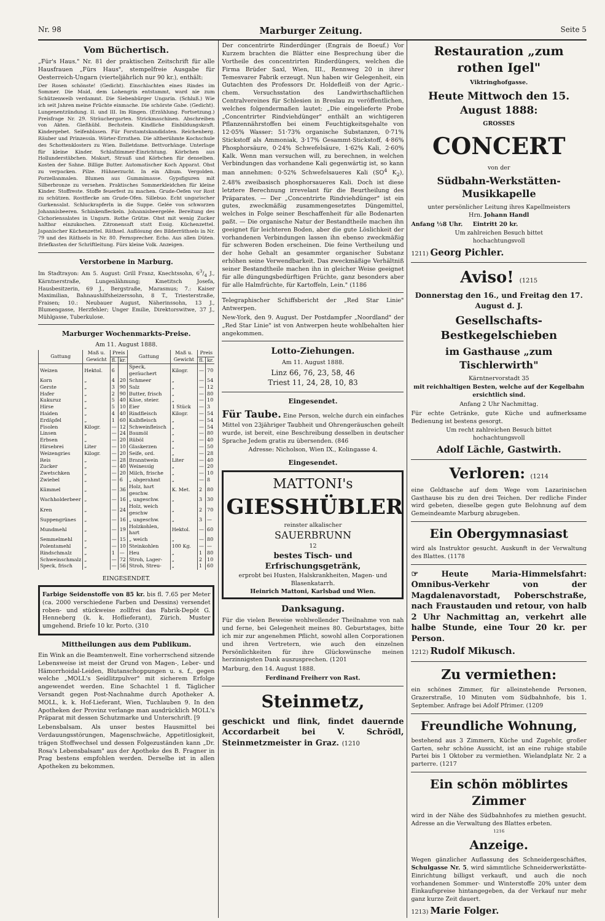Nr. 98 Marburger Zeitung. Seite 5
Vom Büchertisch.
„Für's Haus." Nr. 81 der praktischen Zeitschrift für alle Hausfrauen „Fürs Haus", stempelfreie Ausgabe für Oesterreich-Ungarn (vierteljährlich nur 90 kr.), enthält:
Der Rosen schönste! (Gedicht). Einschlachten eines Rindes im Sommer. Die Maid, dem Lohengrin entstammt, ward nie zum Schützenweib verdammt. Die Siebenbürger Ungarin. (Schluß.) Wie ich seit Jahren meine Früchte einmache. Die schörste Gabe. (Gedicht). Lungenentzündung. II. und III. Im Ringen. (Erzählung. Fortsetzung.) Preisfrage Nr. 29. Sträuchergarten. Strickmaschinen. Abschreiben von Akten. Gießhübl. Bechstein. Kindliche Einbildungskraft. Kindergebet. Seifenblasen. Für Forstamtskandidaten. Reichenberg. Räuber und Prinzessin. Wörter-Errathen. Die altberühmte Kochschule des Schottenklosters zu Wien. Balletdame. Bettvorhänge. Unterlage für kleine Kinder. Schlafzimmer-Einrichtung. Körbchen aus Hollunderstäbchen. Makart, Strauß und Körbchen für denselben. Kosten der Sahne. Billige Butter. Automatischer Koch Apparat. Obst zu verpacken. Pilze. Hühnerzucht. In ein Album. Vergolden. Porzellanmalen. Blumen aus Gummimasse. Gypsfiguren mit Silberbronze zu versehen. Praktisches Sommerkleidchen für kleine Kinder. Stoffreste. Stoffe feuerfest zu machen. Grude-Oefen vor Rost zu schützen. Rostflecke am Grude-Ofen. Sillebuo. Echt ungarischer Gurkensalat. Schluckrapferln in die Suppe. Gelée von schwarzen Johannisbeeren. Schinkenfleckeln. Johannisbeergelée. Bereitung des Cichoriensalates in Ungarn. Rothe Grütze. Obst mit wenig Zucker haltbar einzukochen. Zitronensaft statt Essig. Küchenzettel. Japanischer Küchenzettel. Räthsel. Auflösung des Bilderräthsels in Nr. 79 und des Räthsels in Nr. 80. Fernsprecher. Echo. Aus allen Düten. Briefkasten der Schriftleitung. Fürs kleine Volk. Anzeigen.
Verstorbene in Marburg.
Im Stadtrayon: Am 5. August: Grill Franz, Knechtssohn, 63/4 J., Kärntnerstraße, Lungenlähmung; Kmetitsch Josefa, Hausbesitzerin, 69 J., Bergstraße, Marasmus; 7.: Kaiser Maximilian, Bahnaushilfsheizerssohn, 8 T., Triesterstraße, Fraisen; 10.: Neubauer August, Näherinssohn, 13 J., Blumengasse, Herzfehler; Unger Emilie, Direktorswitwe, 37 J., Mühlgasse, Tuberkulose.
Marburger Wochenmarkts-Preise.
Am 11. August 1888.
| Gattung | Maß u. Gewicht | Preis | | Gattung | Maß u. Gewicht | Preis | |
| --- | --- | --- | --- | --- | --- | --- | --- |
| | | fl. | kr. | | | fl. | kr. |
| Weizen | Hektol. | 6 | | Speck, geräuchert | Kilogr. | — | 70 |
| Korn | „ | 4 | 20 | Schmeer | „ | — | 54 |
| Gerste | „ | 3 | 90 | Salz | „ | — | 12 |
| Hafer | „ | 2 | 90 | Butter, frisch | „ | — | 80 |
| Kukuruz | „ | 5 | 40 | Käse, steier. | „ | — | 10 |
| Hirse | „ | 5 | 10 | Eier | 1 Stück | — | 3 |
| Haiden | „ | 4 | 40 | Rindfleisch | Kilogr. | — | 54 |
| Erdäpfel | „ | 1 | 60 | Kalbfleisch | „ | — | 54 |
| Fisolen | Kilogr. | — | 12 | Schweinfleisch | „ | — | 54 |
| Linsen | „ | — | 24 | Baumöl | „ | — | 80 |
| Erbsen | „ | — | 20 | Rüböl | „ | — | 40 |
| Hirsebrei | Liter | — | 10 | Glaskerzen | „ | — | 50 |
| Weizengries | Kilogr. | — | 20 | Seife, ord. | „ | — | 28 |
| Reis | „ | — | 28 | Branntwein | Liter | — | 40 |
| Zucker | „ | — | 40 | Weinessig | „ | — | 20 |
| Zwetschken | „ | — | 20 | Milch, frische | „ | — | 10 |
| Zwiebel | „ | — | 6 | „ abgerahmt | „ | — | 8 |
| Kümmel | „ | — | 36 | Holz, hart geschw. | K. Met. | 2 | 80 |
| Wachholderbeer | „ | — | 16 | „ ungeschw. | „ | 3 | 30 |
| Kren | „ | — | 24 | Holz, weich geschw | „ | 2 | 70 |
| Suppengrünes | „ | — | 16 | „ ungeschw. | „ | 3 | — |
| Mundmehl | „ | — | 19 | Holzkohlen, hart | Hektol. | — | 60 |
| Semmelmehl | „ | — | 15 | „ weich | „ | — | 80 |
| Polentamehl | „ | — | 10 | Steinkohlen | 100 Kg. | — | — |
| Rindschmalz | „ | 1 | — | Heu | „ | 1 | 80 |
| Schweinschmalz | „ | — | 72 | Stroh, Lager- | „ | 2 | 10 |
| Speck, frisch | „ | — | 56 | Stroh, Streu- | „ | 1 | 60 |
EINGESENDET.
Farbige Seidenstoffe von 85 kr. bis fl. 7.65 per Meter (ca. 2000 verschiedene Farben und Dessins) versendet roben- und stückweise zollfrei das Fabrik-Depôt G. Henneberg (k. k. Hoflieferant), Zürich. Muster umgehend. Briefe 10 kr. Porto. (310
Mittheilungen aus dem Publikum.
Ein Wink an die Beamtenwelt. Eine vorherrschend sitzende Lebensweise ist meist der Grund von Magen-, Leber- und Hämorrhoidal-Leiden, Blutanschoppungen u. s. f., gegen welche „MOLL's Seidlitzpulver" mit sicherem Erfolge angewendet werden. Eine Schachtel 1 fl. Täglicher Versandt gegen Post-Nachnahme durch Apotheker A. MOLL, k. k. Hof-Lieferant, Wien, Tuchlauben 9. In den Apotheken der Provinz verlange man ausdrücklich MOLL's Präparat mit dessen Schutzmarke und Unterschrift. [9
Lebensbalsam. Als unser bestes Hausmittel bei Verdauungsstörungen, Magenschwäche, Appetitlosigkeit, trägen Stoffwechsel und dessen Folgezuständen kann „Dr. Rosa's Lebensbalsam" aus der Apotheke des B. Fragner in Prag bestens empfohlen werden. Derselbe ist in allen Apotheken zu bekommen.
Der concentrirte Rinderdünger (Engrais de Boeuf.) Vor Kurzem brachten die Blätter eine Besprechung über die Vortheile des concentrirten Rinderdüngers, welchen die Firma Brüder Saxl, Wien, III., Rennweg 20 in ihrer Temesvarer Fabrik erzeugt. Nun haben wir Gelegenheit, ein Gutachten des Professors Dr. Holdefleiß von der Agric.-chem. Versuchsstation des Landwirthschaftlichen Centralvereines für Schlesien in Breslau zu veröffentlichen, welches folgendermaßen lautet: „Die eingelieferte Probe „Concentrirter Rindviehdünger" enthält an wichtigeren Pflanzennährstoffen bei einem Feuchtigkeitsgehalte von 12·05% Wasser: 51·73% organische Substanzen, 0·71% Stickstoff als Ammoniak, 3·17% Gesammt-Stickstoff, 4·86% Phosphorsäure, 0·24% Schwefelsäure, 1·62% Kali, 2·60% Kalk. Wenn man versuchen will, zu berechnen, in welchen Verbindungen das vorhandene Kali gegenwärtig ist, so kann man annehmen: 0·52% Schwefelsaueres Kali (SO<sup>4</sup> K<sub>2</sub>), 2.48% zweibasisch phosphorsaueres Kali. Doch ist diese letztere Berechnung irrevelant für die Beurtheilung des Präparates. — Der „Concentrirte Rindviehdünger" ist ein gutes, zweckmäßig zusammengesetztes Düngemittel, welches in Folge seiner Beschaffenheit für alle Bodenarten paßt. — Die organische Natur der Bestandtheile machen ihn geeignet für leichteren Boden, aber die gute Löslichkeit der vorhandenen Verbindungen lassen ihn ebenso zweckmäßig für schweren Boden erscheinen. Die feine Vertheilung und der hohe Gehalt an gesammter organischer Substanz erhöhen seine Verwendbarkeit. Das zweckmäßige Verhältniß seiner Bestandtheile machen ihn in gleicher Weise geeignet für alle düngungsbedürftigen Früchte, ganz besonders aber für alle Halmfrüchte, für Kartoffeln, Lein." (1186
Telegraphischer Schiffsbericht der „Red Star Linie" Antwerpen.
New-York, den 9. August. Der Postdampfer „Noordland" der „Red Star Linie" ist von Antwerpen heute wohlbehalten hier angekommen.
Lotto-Ziehungen.
Am 11. August 1888.
Linz 66, 76, 23, 58, 46
Triest 11, 24, 28, 10, 83
Eingesendet.
Für Taube. Eine Person, welche durch ein einfaches Mittel von 23jähriger Taubheit und Ohrengeräuschen geheilt wurde, ist bereit, eine Beschreibung desselben in deutscher Sprache Jedem gratis zu übersenden. (846
Adresse: Nicholson, Wien IX., Kolingasse 4.
Eingesendet.
MATTONI's
GIESSHÜBLER
reinster alkalischer
SAUERBRUNN
12
bestes Tisch- und Erfrischungsgetränk,
erprobt bei Husten, Halskrankheiten, Magen- und Blasenkatarrh.
Heinrich Mattoni, Karlsbad und Wien.
Danksagung.
Für die vielen Beweise wohlwollender Theilnahme von nah und ferne, bei Gelegenheit meines 80. Geburtstages, bitte ich mir zur angenehmen Pflicht, sowohl allen Corporationen und ihren Vertretern, wie auch den einzelnen Persönlichkeiten für ihre Glückswünsche meinen herzinnigsten Dank auszusprechen. (1201
Marburg, den 14. August 1888.
Ferdinand Freiherr von Rast.
Steinmetz,
geschickt und flink, findet dauernde Accordarbeit bei V. Schrödl, Steinmetzmeister in Graz. (1210
Restauration „zum rothen Igel"
Viktringhofgasse.
Heute Mittwoch den 15. August 1888:
GROSSES
CONCERT
von der
Südbahn-Werkstätten-Musikkapelle
unter persönlicher Leitung ihres Kapellmeisters
Hrn. Johann Handl
Anfang ½8 Uhr. Eintritt 20 kr.
Um zahlreichen Besuch bittet
hochachtungsvoll
1211) Georg Pichler.
Aviso! (1215
Donnerstag den 16., und Freitag den 17. August d. J.
Gesellschafts-Bestkegelschieben
im Gasthause „zum Tischlerwirth"
Kärntnervorstadt 35
mit reichhaltigen Besten, welche auf der Kegelbahn ersichtlich sind.
Anfang 2 Uhr Nachmittag.
Für echte Getränke, gute Küche und aufmerksame Bedienung ist bestens gesorgt.
Um recht zahlreichen Besuch bittet
hochachtungsvoll
Adolf Lächle, Gastwirth.
Verloren: (1214
eine Geldtasche auf dem Wege vom Lazarinischen Gasthause bis zu den drei Teichen. Der redliche Finder wird gebeten, dieselbe gegen gute Belohnung auf dem Gemeindeamte Marburg abzugeben.
Ein Obergymnasiast
wird als Instruktor gesucht. Auskunft in der Verwaltung des Blattes. (1178
☞ Heute Maria-Himmelsfahrt: Omnibus-Verkehr von der Magdalenavorstadt, Poberschstraße, nach Fraustauden und retour, von halb 2 Uhr Nachmittag an, verkehrt alle halbe Stunde, eine Tour 20 kr. per Person.
1212) Rudolf Mikusch.
Zu vermiethen:
ein schönes Zimmer, für alleinstehende Personen, Grazerstraße, 10 Minuten vom Südbahnhofe, bis 1. September. Anfrage bei Adolf Pfrimer. (1209
Freundliche Wohnung,
bestehend aus 3 Zimmern, Küche und Zugehör, großer Garten, sehr schöne Aussicht, ist an eine ruhige stabile Partei bis 1 Oktober zu vermiethen. Wielandplatz Nr. 2 a parterre. (1217
Ein schön möblirtes Zimmer
wird in der Nähe des Südbahnhofes zu miethen gesucht. Adresse an die Verwaltung des Blattes erbeten.
1216
Anzeige.
Wegen gänzlicher Auflassung des Schneidergeschäftes, Schulgasse Nr. 5, wird sämmtliche Schneiderwerkstätte-Einrichtung billigst verkauft, und auch die noch vorhandenen Sommer- und Winterstoffe 20% unter dem Einkaufspreise hintangegeben, da der Verkauf nur mehr ganz kurze Zeit dauert.
1213) Marie Folger.